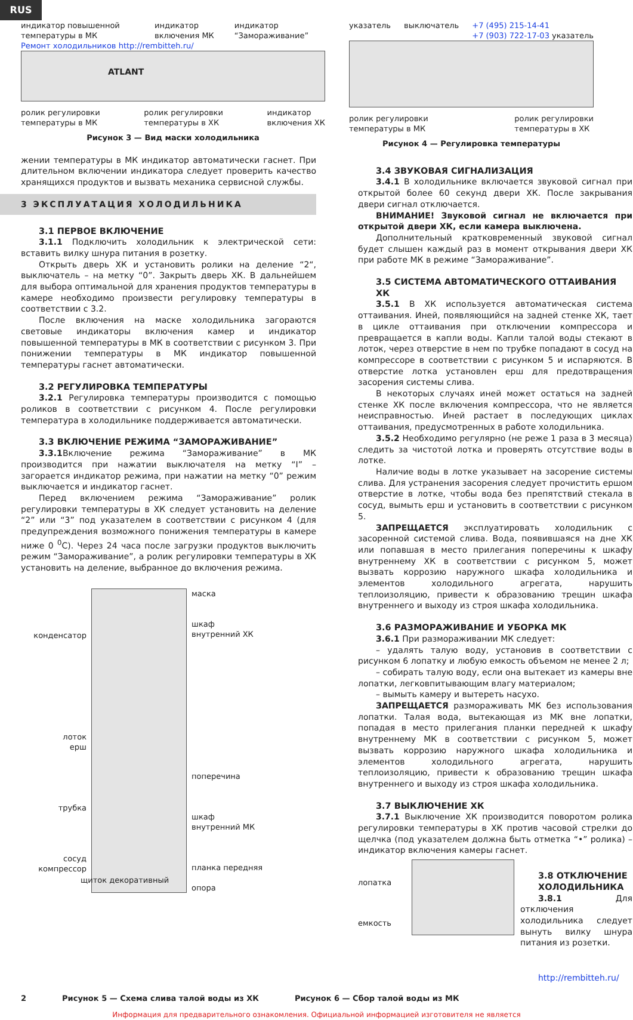RUS
индикатор повышенной температуры в МК индикатор включения МК индикатор “Замораживание”
Ремонт холодильников http://rembitteh.ru/
ATLANT
ролик регулировки
температуры в МК ролик регулировки
температуры в ХК индикатор
включения ХК
Рисунок 3 — Вид маски холодильника
указатель выключатель +7 (495) 215-14-41
+7 (903) 722-17-03 указатель
ролик регулировки
температуры в МК ролик регулировки
температуры в ХК
Рисунок 4 — Регулировка температуры
жении температуры в МК индикатор автоматически гаснет. При длительном включении индикатора следует проверить качество хранящихся продуктов и вызвать механика сервисной службы.
3 ЭКСПЛУАТАЦИЯ ХОЛОДИЛЬНИКА
3.1 ПЕРВОЕ ВКЛЮЧЕНИЕ
3.1.1 Подключить холодильник к электрической сети: вставить вилку шнура питания в розетку.
Открыть дверь ХК и установить ролики на деление “2“, выключатель – на метку “0”. Закрыть дверь ХК. В дальнейшем для выбора оптимальной для хранения продуктов температуры в камере необходимо произвести регулировку температуры в соответствии с 3.2.
После включения на маске холодильника загораются световые индикаторы включения камер и индикатор повышенной температуры в МК в соответствии с рисунком 3. При понижении температуры в МК индикатор повышенной температуры гаснет автоматически.
3.2 РЕГУЛИРОВКА ТЕМПЕРАТУРЫ
3.2.1 Регулировка температуры производится с помощью роликов в соответствии с рисунком 4. После регулировки температура в холодильнике поддерживается автоматически.
3.3 ВКЛЮЧЕНИЕ РЕЖИМА “ЗАМОРАЖИВАНИЕ”
3.3.1 Включение режима “Замораживание” в МК производится при нажатии выключателя на метку “I” – загорается индикатор режима, при нажатии на метку “0” режим выключается и индикатор гаснет.
Перед включением режима “Замораживание” ролик регулировки температуры в ХК следует установить на деление “2” или “3” под указателем в соответствии с рисунком 4 (для предупреждения возможного понижения температуры в камере ниже 0 <sup>0</sup>С). Через 24 часа после загрузки продуктов выключить режим “Замораживание”, а ролик регулировки температуры в ХК установить на деление, выбранное до включения режима.
конденсатор
лоток
ерш
трубка
сосуд
компрессор
маска
шкаф
внутренний ХК
поперечина
шкаф
внутренний МК
планка передняя
опора
щиток декоративный
3.4 ЗВУКОВАЯ СИГНАЛИЗАЦИЯ
3.4.1 В холодильнике включается звуковой сигнал при открытой более 60 секунд двери ХК. После закрывания двери сигнал отключается.
ВНИМАНИЕ! Звуковой сигнал не включается при открытой двери ХК, если камера выключена.
Дополнительный кратковременный звуковой сигнал будет слышен каждый раз в момент открывания двери ХК при работе МК в режиме “Замораживание”.
3.5 СИСТЕМА АВТОМАТИЧЕСКОГО ОТТАИВАНИЯ ХК
3.5.1 В ХК используется автоматическая система оттаивания. Иней, появляющийся на задней стенке ХК, тает в цикле оттаивания при отключении компрессора и превращается в капли воды. Капли талой воды стекают в лоток, через отверстие в нем по трубке попадают в сосуд на компрессоре в соответствии с рисунком 5 и испаряются. В отверстие лотка установлен ерш для предотвращения засорения системы слива.
В некоторых случаях иней может остаться на задней стенке ХК после включения компрессора, что не является неисправностью. Иней растает в последующих циклах оттаивания, предусмотренных в работе холодильника.
3.5.2 Необходимо регулярно (не реже 1 раза в 3 месяца) следить за чистотой лотка и проверять отсутствие воды в лотке.
Наличие воды в лотке указывает на засорение системы слива. Для устранения засорения следует прочистить ершом отверстие в лотке, чтобы вода без препятствий стекала в сосуд, вымыть ерш и установить в соответствии с рисунком 5.
ЗАПРЕЩАЕТСЯ эксплуатировать холодильник с засоренной системой слива. Вода, появившаяся на дне ХК или попавшая в место прилегания поперечины к шкафу внутреннему ХК в соответствии с рисунком 5, может вызвать коррозию наружного шкафа холодильника и элементов холодильного агрегата, нарушить теплоизоляцию, привести к образованию трещин шкафа внутреннего и выходу из строя шкафа холодильника.
3.6 РАЗМОРАЖИВАНИЕ И УБОРКА МК
3.6.1 При размораживании МК следует:
– удалять талую воду, установив в соответствии с рисунком 6 лопатку и любую емкость объемом не менее 2 л;
– собирать талую воду, если она вытекает из камеры вне лопатки, легковпитывающим влагу материалом;
– вымыть камеру и вытереть насухо.
ЗАПРЕЩАЕТСЯ размораживать МК без использования лопатки. Талая вода, вытекающая из МК вне лопатки, попадая в место прилегания планки передней к шкафу внутреннему МК в соответствии с рисунком 5, может вызвать коррозию наружного шкафа холодильника и элементов холодильного агрегата, нарушить теплоизоляцию, привести к образованию трещин шкафа внутреннего и выходу из строя шкафа холодильника.
3.7 ВЫКЛЮЧЕНИЕ ХК
3.7.1 Выключение ХК производится поворотом ролика регулировки температуры в ХК против часовой стрелки до щелчка (под указателем должна быть отметка “•” ролика) – индикатор включения камеры гаснет.
лопатка
емкость
3.8 ОТКЛЮЧЕНИЕ ХОЛОДИЛЬНИКА
3.8.1 Для отключения холодильника следует вынуть вилку шнура питания из розетки.
http://rembitteh.ru/
2 Рисунок 5 — Схема слива талой воды из ХК Рисунок 6 — Сбор талой воды из МК
Информация для предварительного ознакомления. Официальной информацией изготовителя не является